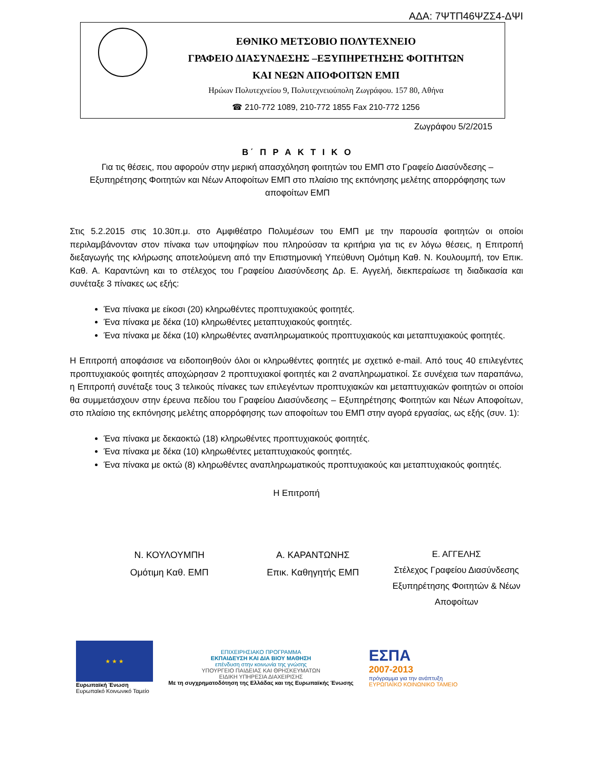ΑΔΑ: 7ΨΤΠ46ΨΖΣ4-ΔΨΙ
ΕΘΝΙΚΟ ΜΕΤΣΟΒΙΟ ΠΟΛΥΤΕΧΝΕΙΟ
ΓΡΑΦΕΙΟ ΔΙΑΣΥΝΔΕΣΗΣ –ΕΞΥΠΗΡΕΤΗΣΗΣ ΦΟΙΤΗΤΩΝ
ΚΑΙ ΝΕΩΝ ΑΠΟΦΟΙΤΩΝ ΕΜΠ
Ηρώων Πολυτεχνείου 9, Πολυτεχνειούπολη Ζωγράφου. 157 80, Αθήνα
☎ 210-772 1089, 210-772 1855 Fax 210-772 1256
Ζωγράφου 5/2/2015
Β΄ Π Ρ Α Κ Τ Ι Κ Ο
Για τις θέσεις, που αφορούν στην μερική απασχόληση φοιτητών του ΕΜΠ στο Γραφείο Διασύνδεσης – Εξυπηρέτησης Φοιτητών και Νέων Αποφοίτων ΕΜΠ στο πλαίσιο της εκπόνησης μελέτης απορρόφησης των αποφοίτων ΕΜΠ
Στις 5.2.2015 στις 10.30π.μ. στο Αμφιθέατρο Πολυμέσων του ΕΜΠ με την παρουσία φοιτητών οι οποίοι περιλαμβάνονταν στον πίνακα των υποψηφίων που πληρούσαν τα κριτήρια για τις εν λόγω θέσεις, η Επιτροπή διεξαγωγής της κλήρωσης αποτελούμενη από την Επιστημονική Υπεύθυνη Ομότιμη Καθ. Ν. Κουλουμπή, τον Επικ. Καθ. Α. Καραντώνη και το στέλεχος του Γραφείου Διασύνδεσης Δρ. Ε. Αγγελή, διεκπεραίωσε τη διαδικασία και συνέταξε 3 πίνακες ως εξής:
Ένα πίνακα με είκοσι (20) κληρωθέντες προπτυχιακούς φοιτητές.
Ένα πίνακα με δέκα (10) κληρωθέντες μεταπτυχιακούς φοιτητές.
Ένα πίνακα με δέκα (10) κληρωθέντες αναπληρωματικούς προπτυχιακούς και μεταπτυχιακούς φοιτητές.
Η Επιτροπή αποφάσισε να ειδοποιηθούν όλοι οι κληρωθέντες φοιτητές με σχετικό e-mail. Από τους 40 επιλεγέντες προπτυχιακούς φοιτητές αποχώρησαν 2 προπτυχιακοί φοιτητές και 2 αναπληρωματικοί. Σε συνέχεια των παραπάνω, η Επιτροπή συνέταξε τους 3 τελικούς πίνακες των επιλεγέντων προπτυχιακών και μεταπτυχιακών φοιτητών οι οποίοι θα συμμετάσχουν στην έρευνα πεδίου του Γραφείου Διασύνδεσης – Εξυπηρέτησης Φοιτητών και Νέων Αποφοίτων, στο πλαίσιο της εκπόνησης μελέτης απορρόφησης των αποφοίτων του ΕΜΠ στην αγορά εργασίας, ως εξής (συν. 1):
Ένα πίνακα με δεκαοκτώ (18) κληρωθέντες προπτυχιακούς φοιτητές.
Ένα πίνακα με δέκα (10) κληρωθέντες μεταπτυχιακούς φοιτητές.
Ένα πίνακα με οκτώ (8) κληρωθέντες αναπληρωματικούς προπτυχιακούς και μεταπτυχιακούς φοιτητές.
Η Επιτροπή
Ν. ΚΟΥΛΟΥΜΠΗ
Ομότιμη Καθ. ΕΜΠ
Α. ΚΑΡΑΝΤΩΝΗΣ
Επικ. Καθηγητής ΕΜΠ
Ε. ΑΓΓΕΛΗΣ
Στέλεχος Γραφείου Διασύνδεσης Εξυπηρέτησης Φοιτητών & Νέων Αποφοίτων
★ ★ ★
Ευρωπαϊκή Ένωση
Ευρωπαϊκό Κοινωνικό Ταμείο
ΕΠΙΧΕΙΡΗΣΙΑΚΟ ΠΡΟΓΡΑΜΜΑ
ΕΚΠΑΙΔΕΥΣΗ ΚΑΙ ΔΙΑ ΒΙΟΥ ΜΑΘΗΣΗ
επένδυση στην κοινωνία της γνώσης
ΥΠΟΥΡΓΕΙΟ ΠΑΙΔΕΙΑΣ ΚΑΙ ΘΡΗΣΚΕΥΜΑΤΩΝ
ΕΙΔΙΚΗ ΥΠΗΡΕΣΙΑ ΔΙΑΧΕΙΡΙΣΗΣ
Με τη συγχρηματοδότηση της Ελλάδας και της Ευρωπαϊκής Ένωσης
ΕΣΠΑ
2007-2013
πρόγραμμα για την ανάπτυξη
ΕΥΡΩΠΑΪΚΟ ΚΟΙΝΩΝΙΚΟ ΤΑΜΕΙΟ